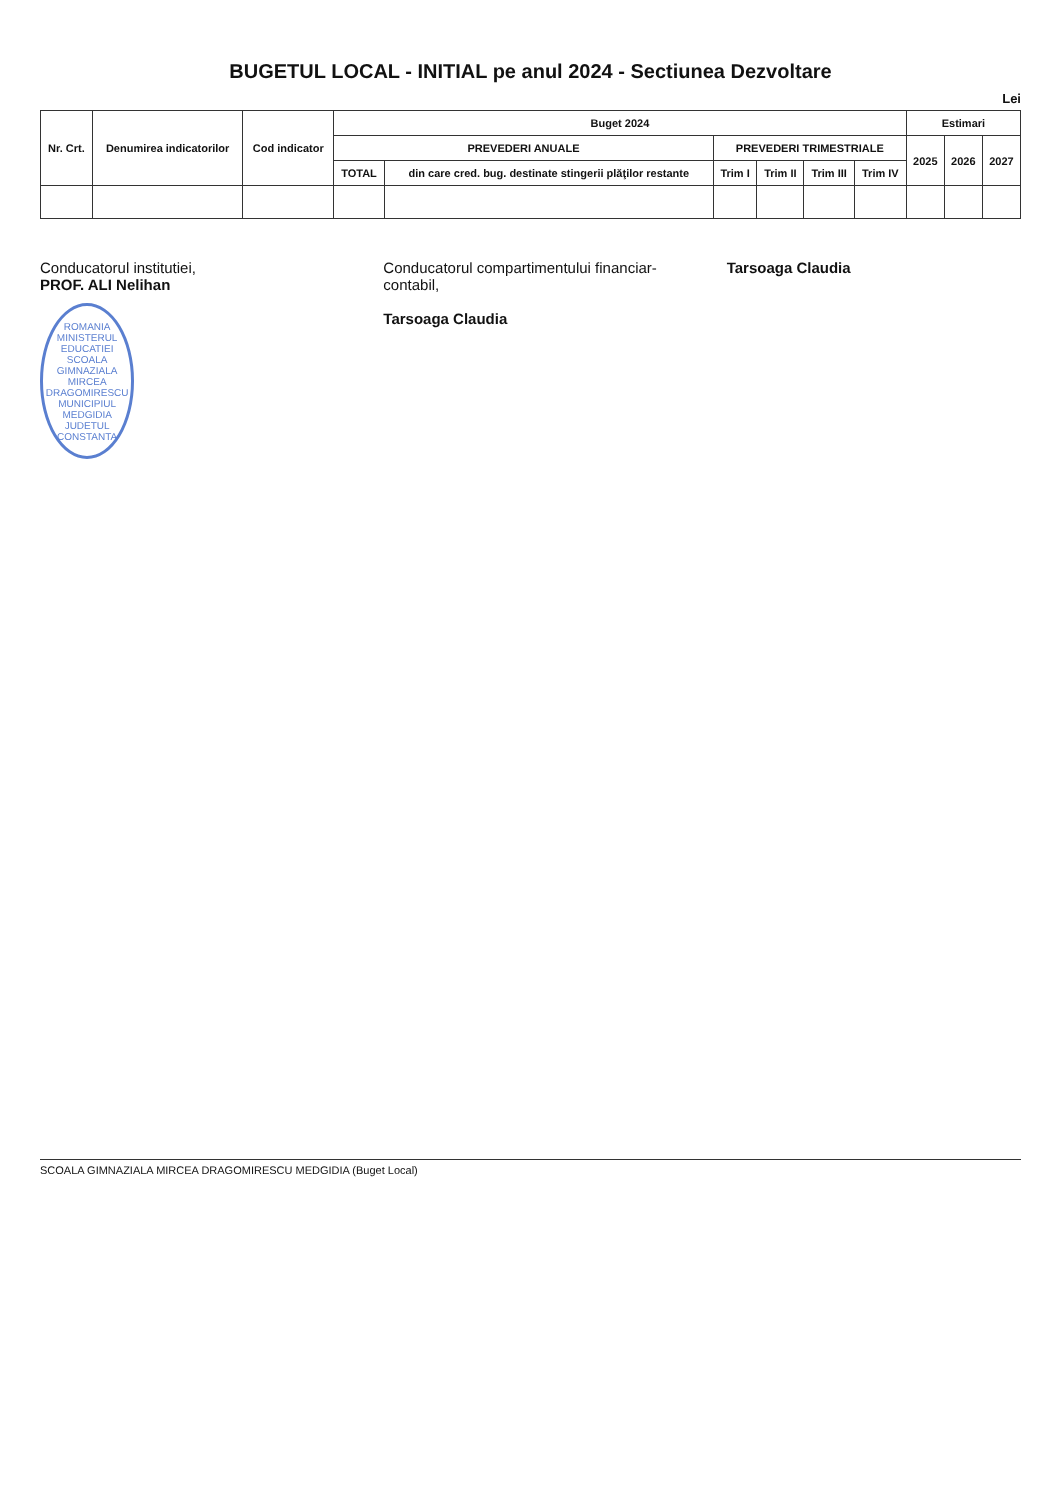BUGETUL LOCAL - INITIAL pe anul 2024 - Sectiunea Dezvoltare
Lei
| Nr. Crt. | Denumirea indicatorilor | Cod indicator | Buget 2024 | | | | | | Estimari | | |
| --- | --- | --- | --- | --- | --- | --- | --- | --- | --- | --- | --- |
| | | | PREVEDERI ANUALE | | PREVEDERI TRIMESTRIALE | | | | 2025 | 2026 | 2027 |
| | | | TOTAL | din care cred. bug. destinate stingerii plăţilor restante | Trim I | Trim II | Trim III | Trim IV | | | |
Conducatorul institutiei,
PROF. ALI Nelihan
ROMANIA MINISTERUL EDUCATIEI
SCOALA GIMNAZIALA MIRCEA DRAGOMIRESCU
MUNICIPIUL MEDGIDIA JUDETUL CONSTANTA
Conducatorul compartimentului financiar-contabil,
Tarsoaga Claudia
Tarsoaga Claudia
SCOALA GIMNAZIALA MIRCEA DRAGOMIRESCU MEDGIDIA (Buget Local)